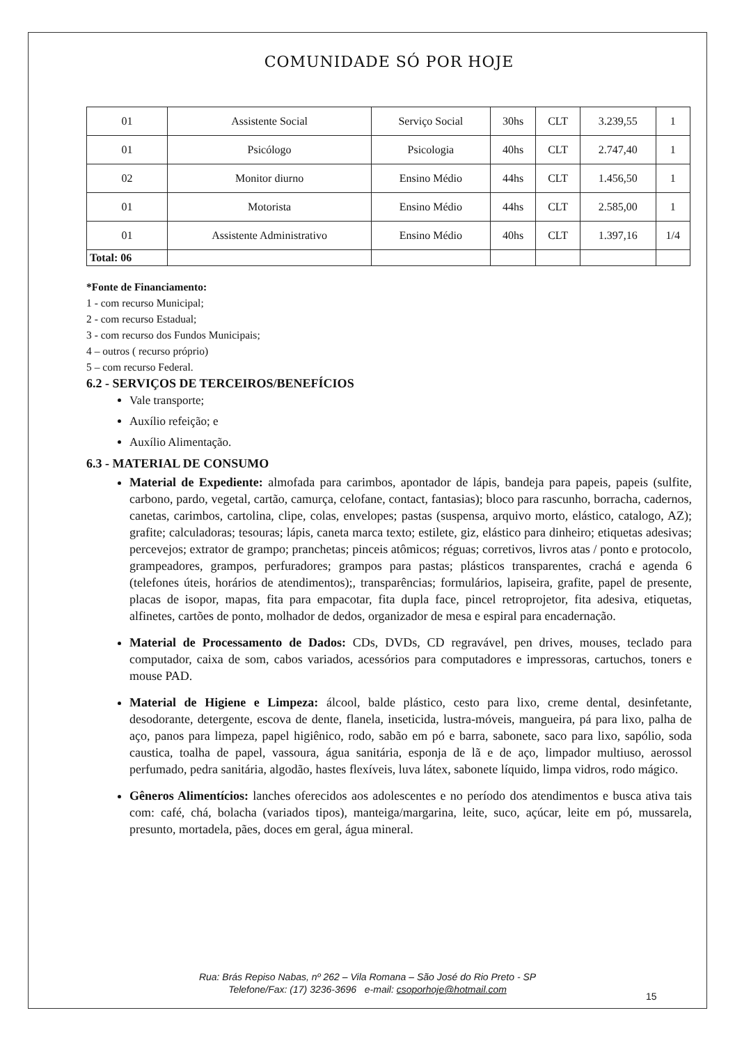COMUNIDADE SÓ POR HOJE
| 01 | Assistente Social | Serviço Social | 30hs | CLT | 3.239,55 | 1 |
| 01 | Psicólogo | Psicologia | 40hs | CLT | 2.747,40 | 1 |
| 02 | Monitor diurno | Ensino Médio | 44hs | CLT | 1.456,50 | 1 |
| 01 | Motorista | Ensino Médio | 44hs | CLT | 2.585,00 | 1 |
| 01 | Assistente Administrativo | Ensino Médio | 40hs | CLT | 1.397,16 | 1/4 |
| Total: 06 | | | | | | |
*Fonte de Financiamento:
1 - com recurso Municipal;
2 - com recurso Estadual;
3 - com recurso dos Fundos Municipais;
4 – outros ( recurso próprio)
5 – com recurso Federal.
6.2 - SERVIÇOS DE TERCEIROS/BENEFÍCIOS
Vale transporte;
Auxílio refeição; e
Auxílio Alimentação.
6.3 - MATERIAL DE CONSUMO
Material de Expediente: almofada para carimbos, apontador de lápis, bandeja para papeis, papeis (sulfite, carbono, pardo, vegetal, cartão, camurça, celofane, contact, fantasias); bloco para rascunho, borracha, cadernos, canetas, carimbos, cartolina, clipe, colas, envelopes; pastas (suspensa, arquivo morto, elástico, catalogo, AZ); grafite; calculadoras; tesouras; lápis, caneta marca texto; estilete, giz, elástico para dinheiro; etiquetas adesivas; percevejos; extrator de grampo; pranchetas; pinceis atômicos; réguas; corretivos, livros atas / ponto e protocolo, grampeadores, grampos, perfuradores; grampos para pastas; plásticos transparentes, crachá e agenda 6 (telefones úteis, horários de atendimentos);, transparências; formulários, lapiseira, grafite, papel de presente, placas de isopor, mapas, fita para empacotar, fita dupla face, pincel retroprojetor, fita adesiva, etiquetas, alfinetes, cartões de ponto, molhador de dedos, organizador de mesa e espiral para encadernação.
Material de Processamento de Dados: CDs, DVDs, CD regravável, pen drives, mouses, teclado para computador, caixa de som, cabos variados, acessórios para computadores e impressoras, cartuchos, toners e mouse PAD.
Material de Higiene e Limpeza: álcool, balde plástico, cesto para lixo, creme dental, desinfetante, desodorante, detergente, escova de dente, flanela, inseticida, lustra-móveis, mangueira, pá para lixo, palha de aço, panos para limpeza, papel higiênico, rodo, sabão em pó e barra, sabonete, saco para lixo, sapólio, soda caustica, toalha de papel, vassoura, água sanitária, esponja de lã e de aço, limpador multiuso, aerossol perfumado, pedra sanitária, algodão, hastes flexíveis, luva látex, sabonete líquido, limpa vidros, rodo mágico.
Gêneros Alimentícios: lanches oferecidos aos adolescentes e no período dos atendimentos e busca ativa tais com: café, chá, bolacha (variados tipos), manteiga/margarina, leite, suco, açúcar, leite em pó, mussarela, presunto, mortadela, pães, doces em geral, água mineral.
Rua: Brás Repiso Nabas, nº 262 – Vila Romana – São José do Rio Preto - SP
Telefone/Fax: (17) 3236-3696 e-mail: csoporhoje@hotmail.com
15